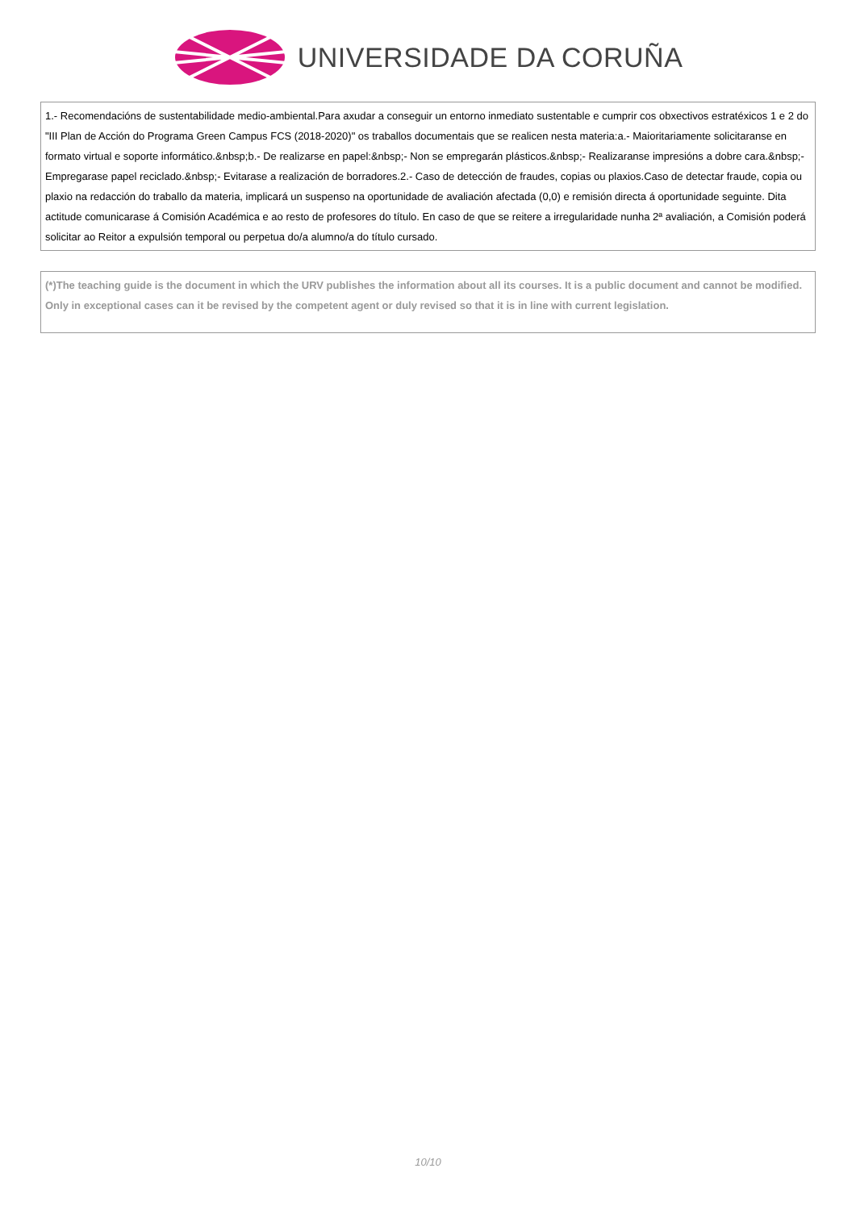UNIVERSIDADE DA CORUÑA
1.- Recomendacións de sustentabilidade medio-ambiental.Para axudar a conseguir un entorno inmediato sustentable e cumprir cos obxectivos estratéxicos 1 e 2 do "III Plan de Acción do Programa Green Campus FCS (2018-2020)" os traballos documentais que se realicen nesta materia:a.- Maioritariamente solicitaranse en formato virtual e soporte informático.&nbsp;b.- De realizarse en papel:&nbsp;- Non se empregarán plásticos.&nbsp;- Realizaranse impresións a dobre cara.&nbsp;- Empregarase papel reciclado.&nbsp;- Evitarase a realización de borradores.2.- Caso de detección de fraudes, copias ou plaxios.Caso de detectar fraude, copia ou plaxio na redacción do traballo da materia, implicará un suspenso na oportunidade de avaliación afectada (0,0) e remisión directa á oportunidade seguinte. Dita actitude comunicarase á Comisión Académica e ao resto de profesores do título. En caso de que se reitere a irregularidade nunha 2ª avaliación, a Comisión poderá solicitar ao Reitor a expulsión temporal ou perpetua do/a alumno/a do título cursado.
(*)The teaching guide is the document in which the URV publishes the information about all its courses. It is a public document and cannot be modified. Only in exceptional cases can it be revised by the competent agent or duly revised so that it is in line with current legislation.
10/10